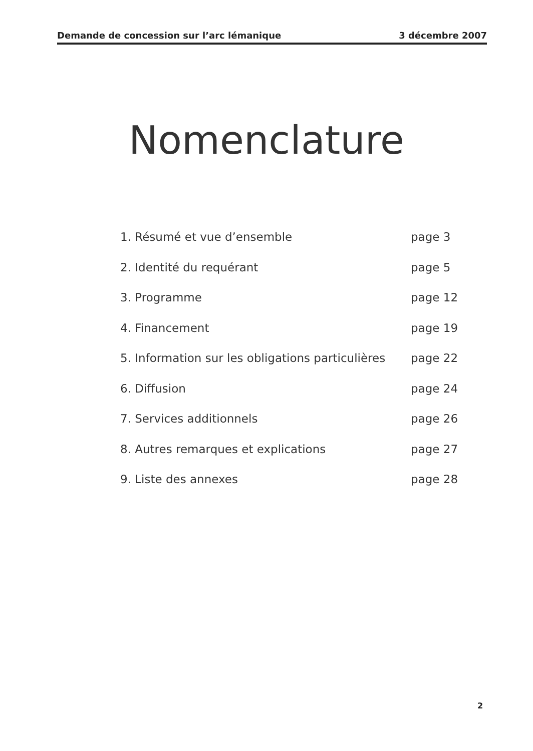Demande de concession sur l’arc lémanique 3 décembre 2007
Nomenclature
1. Résumé et vue d’ensemble page 3
2. Identité du requérant page 5
3. Programme page 12
4. Financement page 19
5. Information sur les obligations particulières page 22
6. Diffusion page 24
7. Services additionnels page 26
8. Autres remarques et explications page 27
9. Liste des annexes page 28
2